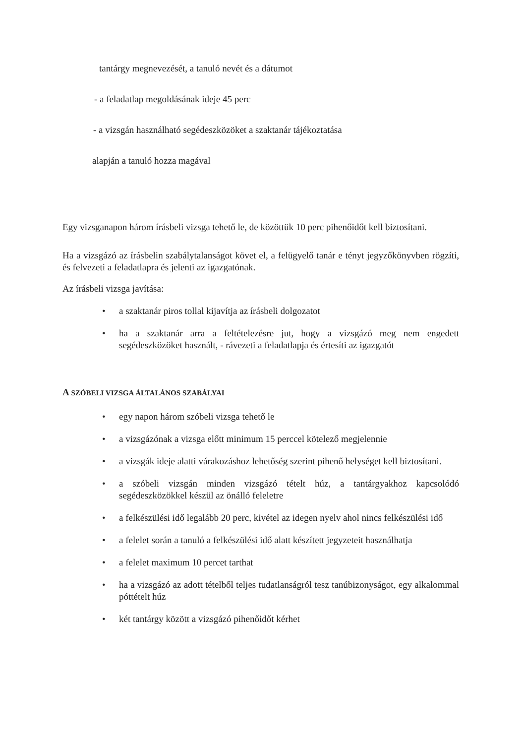tantárgy megnevezését, a tanuló nevét és a dátumot
- a feladatlap megoldásának ideje 45 perc
- a vizsgán használható segédeszközöket a szaktanár tájékoztatása
alapján a tanuló hozza magával
Egy vizsganapon három írásbeli vizsga tehető le, de közöttük 10 perc pihenőidőt kell biztosítani.
Ha a vizsgázó az írásbelin szabálytalanságot követ el, a felügyelő tanár e tényt jegyzőkönyvben rögzíti, és felvezeti a feladatlapra és jelenti az igazgatónak.
Az írásbeli vizsga javítása:
• a szaktanár piros tollal kijavítja az írásbeli dolgozatot
• ha a szaktanár arra a feltételezésre jut, hogy a vizsgázó meg nem engedett segédeszközöket használt, - rávezeti a feladatlapja és értesíti az igazgatót
A SZÓBELI VIZSGA ÁLTALÁNOS SZABÁLYAI
• egy napon három szóbeli vizsga tehető le
• a vizsgázónak a vizsga előtt minimum 15 perccel kötelező megjelennie
• a vizsgák ideje alatti várakozáshoz lehetőség szerint pihenő helységet kell biztosítani.
• a szóbeli vizsgán minden vizsgázó tételt húz, a tantárgyakhoz kapcsolódó segédeszközökkel készül az önálló feleletre
• a felkészülési idő legalább 20 perc, kivétel az idegen nyelv ahol nincs felkészülési idő
• a felelet során a tanuló a felkészülési idő alatt készített jegyzeteit használhatja
• a felelet maximum 10 percet tarthat
• ha a vizsgázó az adott tételből teljes tudatlanságról tesz tanúbizonyságot, egy alkalommal póttételt húz
• két tantárgy között a vizsgázó pihenőidőt kérhet